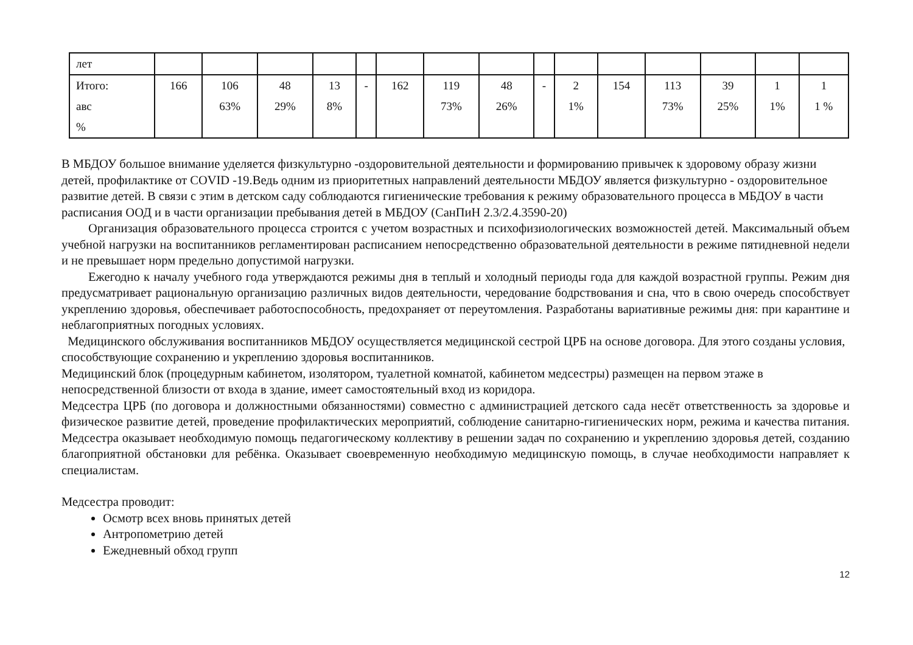| лет | | | | | | | | | | | | | | | |
| Итого: авс % | 166 | 106 63% | 48 29% | 13 8% | - | 162 | 119 73% | 48 26% | - | 2 1% | 154 | 113 73% | 39 25% | 1 1% | 1 1 % |
В МБДОУ большое внимание уделяется физкультурно -оздоровительной деятельности и формированию привычек к здоровому образу жизни детей, профилактике от COVID -19.Ведь одним из приоритетных направлений деятельности МБДОУ является физкультурно - оздоровительное развитие детей. В связи с этим в детском саду соблюдаются гигиенические требования к режиму образовательного процесса в МБДОУ в части расписания ООД и в части организации пребывания детей в МБДОУ (СанПиН 2.3/2.4.3590-20)
Организация образовательного процесса строится с учетом возрастных и психофизиологических возможностей детей. Максимальный объем учебной нагрузки на воспитанников регламентирован расписанием непосредственно образовательной деятельности в режиме пятидневной недели и не превышает норм предельно допустимой нагрузки.
Ежегодно к началу учебного года утверждаются режимы дня в теплый и холодный периоды года для каждой возрастной группы. Режим дня предусматривает рациональную организацию различных видов деятельности, чередование бодрствования и сна, что в свою очередь способствует укреплению здоровья, обеспечивает работоспособность, предохраняет от переутомления. Разработаны вариативные режимы дня: при карантине и неблагоприятных погодных условиях.
Медицинского обслуживания воспитанников МБДОУ осуществляется медицинской сестрой ЦРБ на основе договора. Для этого созданы условия, способствующие сохранению и укреплению здоровья воспитанников.
Медицинский блок (процедурным кабинетом, изолятором, туалетной комнатой, кабинетом медсестры) размещен на первом этаже в непосредственной близости от входа в здание, имеет самостоятельный вход из коридора.
Медсестра ЦРБ (по договора и должностными обязанностями) совместно с администрацией детского сада несёт ответственность за здоровье и физическое развитие детей, проведение профилактических мероприятий, соблюдение санитарно-гигиенических норм, режима и качества питания. Медсестра оказывает необходимую помощь педагогическому коллективу в решении задач по сохранению и укреплению здоровья детей, созданию благоприятной обстановки для ребёнка. Оказывает своевременную необходимую медицинскую помощь, в случае необходимости направляет к специалистам.
Медсестра проводит:
Осмотр всех вновь принятых детей
Антропометрию детей
Ежедневный обход групп
12